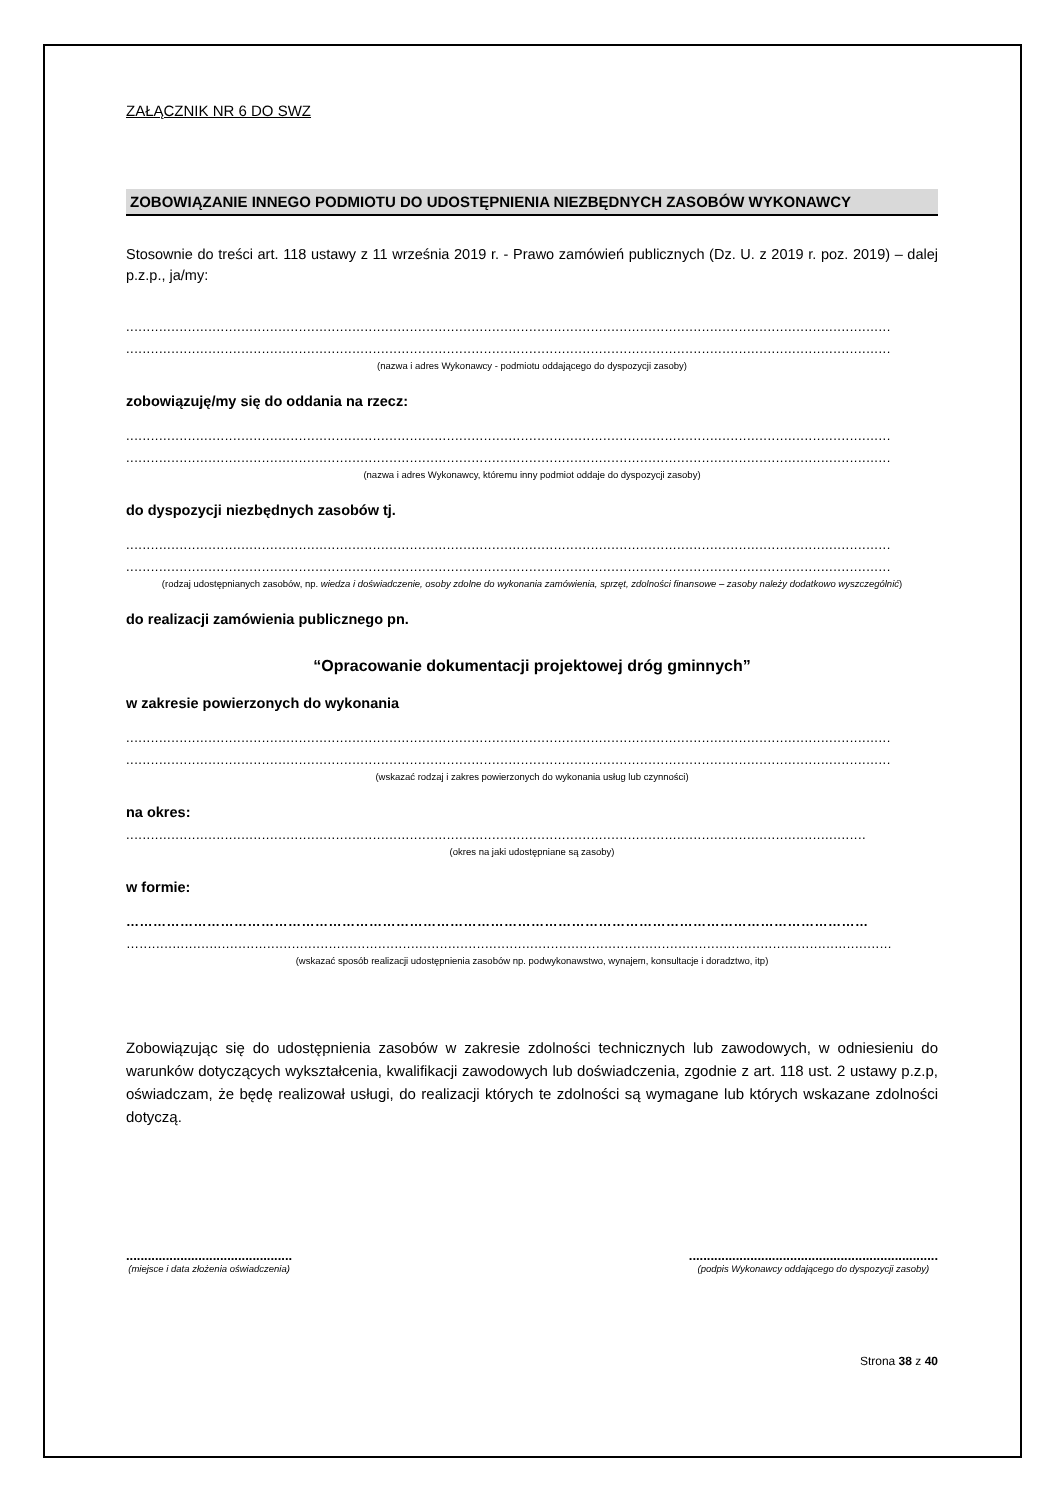ZAŁĄCZNIK NR 6 DO SWZ
ZOBOWIĄZANIE INNEGO PODMIOTU DO UDOSTĘPNIENIA NIEZBĘDNYCH ZASOBÓW WYKONAWCY
Stosownie do treści art. 118 ustawy z 11 września 2019 r. - Prawo zamówień publicznych (Dz. U. z 2019 r. poz. 2019) – dalej p.z.p., ja/my:
..........................................................................................................................................................................................
..........................................................................................................................................................................................
(nazwa i adres Wykonawcy - podmiotu oddającego do dyspozycji zasoby)
zobowiązuję/my się do oddania na rzecz:
..........................................................................................................................................................................................
..........................................................................................................................................................................................
(nazwa i adres Wykonawcy, któremu inny podmiot oddaje do dyspozycji zasoby)
do dyspozycji niezbędnych zasobów tj.
..........................................................................................................................................................................................
..........................................................................................................................................................................................
(rodzaj udostępnianych zasobów, np. wiedza i doświadczenie, osoby zdolne do wykonania zamówienia, sprzęt, zdolności finansowe – zasoby należy dodatkowo wyszczególnić)
do realizacji zamówienia publicznego pn.
“Opracowanie dokumentacji projektowej dróg gminnych”
w zakresie powierzonych do wykonania
..........................................................................................................................................................................................
..........................................................................................................................................................................................
(wskazać rodzaj i zakres powierzonych do wykonania usług lub czynności)
na okres:
....................................................................................................................................................................................
(okres na jaki udostępniane są zasoby)
w formie:
…………………………………………………………………………………………………………………………………………………
….......................................................................................................................................................................................
(wskazać sposób realizacji udostępnienia zasobów np. podwykonawstwo, wynajem, konsultacje i doradztwo, itp)
Zobowiązując się do udostępnienia zasobów w zakresie zdolności technicznych lub zawodowych, w odniesieniu do warunków dotyczących wykształcenia, kwalifikacji zawodowych lub doświadczenia, zgodnie z art. 118 ust. 2 ustawy p.z.p, oświadczam, że będę realizował usługi, do realizacji których te zdolności są wymagane lub których wskazane zdolności dotyczą.
..............................................
(miejsce i data złożenia oświadczenia)
.....................................................................
(podpis Wykonawcy oddającego do dyspozycji zasoby)
Strona 38 z 40